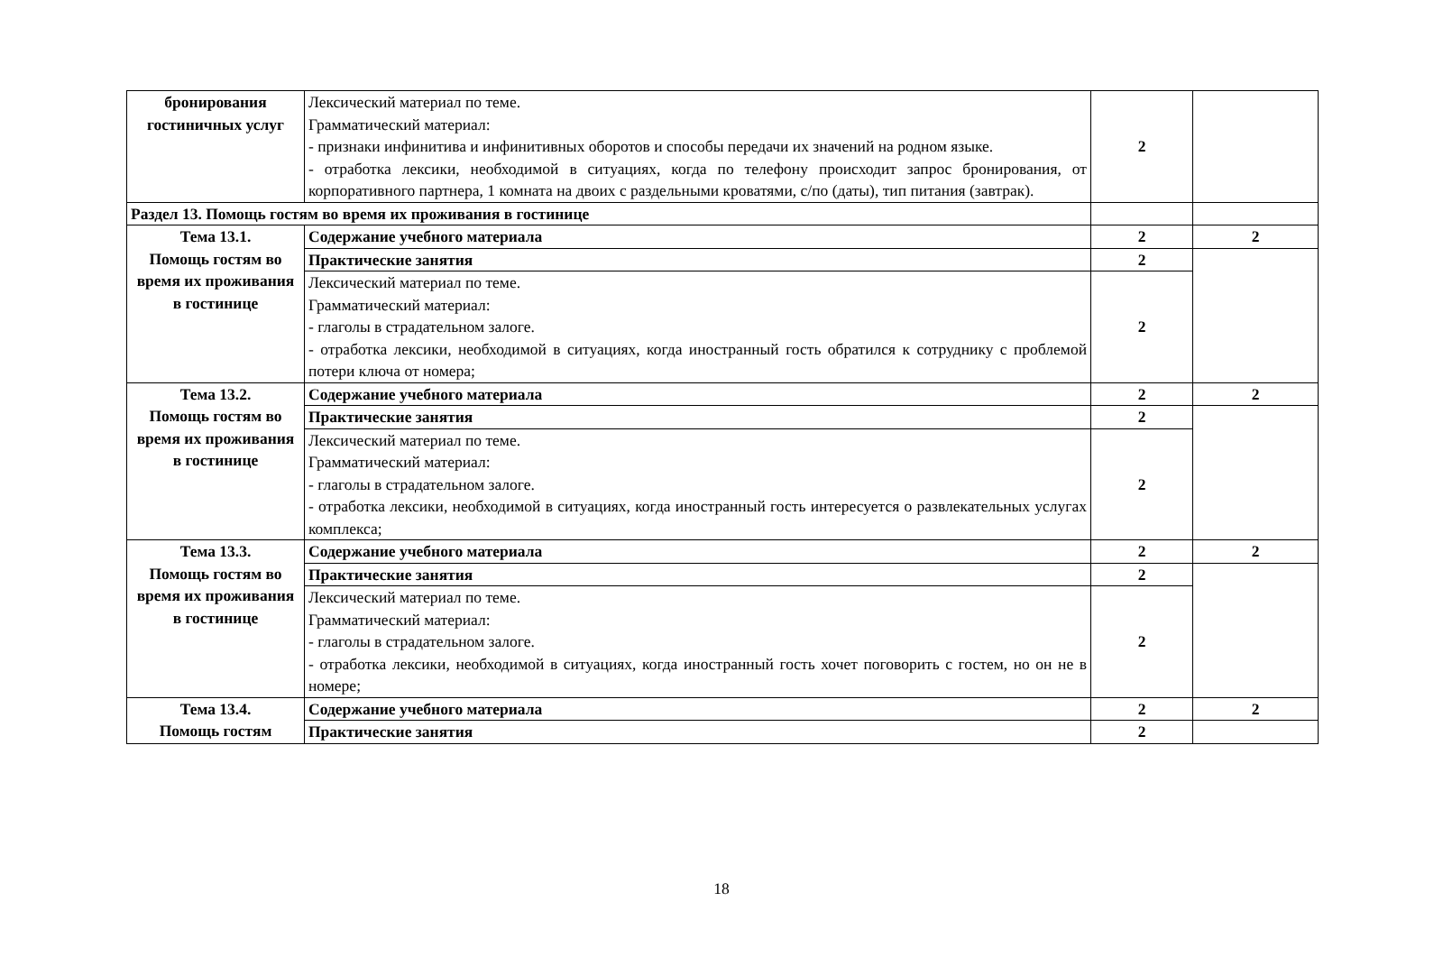| бронирования гостиничных услуг | Лексический материал по теме. Грамматический материал: - признаки инфинитива и инфинитивных оборотов и способы передачи их значений на родном языке. - отработка лексики, необходимой в ситуациях, когда по телефону происходит запрос бронирования, от корпоративного партнера, 1 комната на двоих с раздельными кроватями, с/по (даты), тип питания (завтрак). | 2 | |
| Раздел 13. Помощь гостям во время их проживания в гостинице | | | |
| Тема 13.1. Помощь гостям во время их проживания в гостинице | Содержание учебного материала | 2 | 2 |
| | Практические занятия | 2 | |
| | Лексический материал по теме. Грамматический материал: - глаголы в страдательном залоге. - отработка лексики, необходимой в ситуациях, когда иностранный гость обратился к сотруднику с проблемой потери ключа от номера; | 2 | |
| Тема 13.2. Помощь гостям во время их проживания в гостинице | Содержание учебного материала | 2 | 2 |
| | Практические занятия | 2 | |
| | Лексический материал по теме. Грамматический материал: - глаголы в страдательном залоге. - отработка лексики, необходимой в ситуациях, когда иностранный гость интересуется о развлекательных услугах комплекса; | 2 | |
| Тема 13.3. Помощь гостям во время их проживания в гостинице | Содержание учебного материала | 2 | 2 |
| | Практические занятия | 2 | |
| | Лексический материал по теме. Грамматический материал: - глаголы в страдательном залоге. - отработка лексики, необходимой в ситуациях, когда иностранный гость хочет поговорить с гостем, но он не в номере; | 2 | |
| Тема 13.4. Помощь гостям | Содержание учебного материала | 2 | 2 |
| | Практические занятия | 2 | |
18